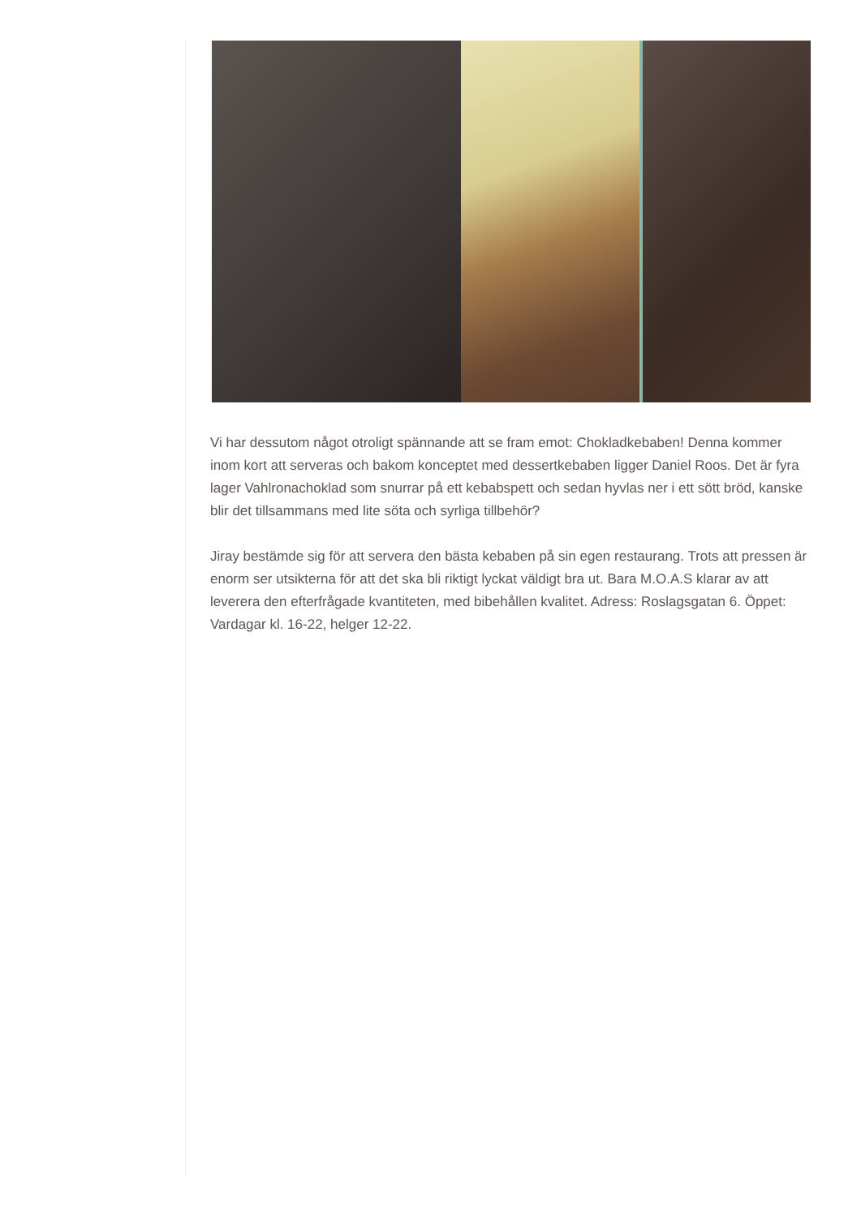Vi har dessutom något otroligt spännande att se fram emot: Chokladkebaben! Denna kommer inom kort att serveras och bakom konceptet med dessertkebaben ligger Daniel Roos. Det är fyra lager Vahlronachoklad som snurrar på ett kebabspett och sedan hyvlas ner i ett sött bröd, kanske blir det tillsammans med lite söta och syrliga tillbehör?
Jiray bestämde sig för att servera den bästa kebaben på sin egen restaurang. Trots att pressen är enorm ser utsikterna för att det ska bli riktigt lyckat väldigt bra ut. Bara M.O.A.S klarar av att leverera den efterfrågade kvantiteten, med bibehållen kvalitet. Adress: Roslagsgatan 6. Öppet: Vardagar kl. 16-22, helger 12-22.